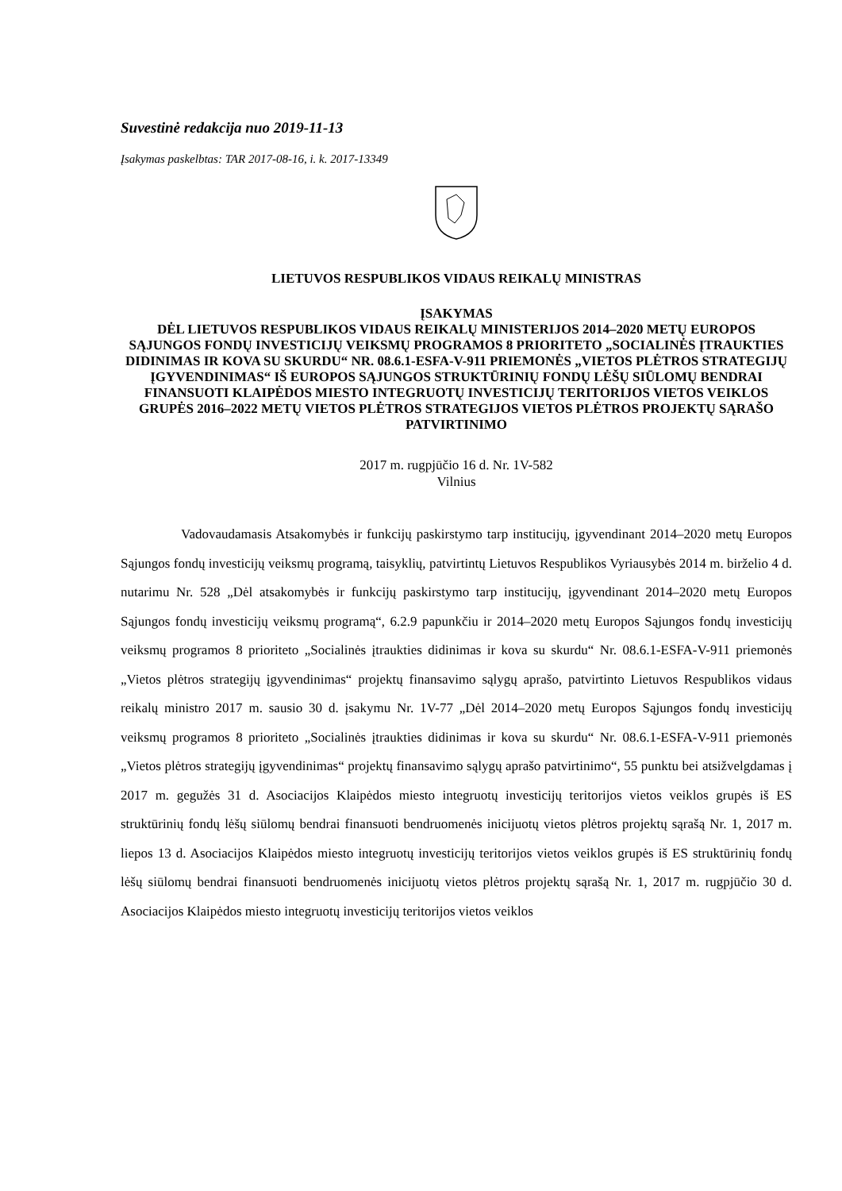Suvestinė redakcija nuo 2019-11-13
Įsakymas paskelbtas: TAR 2017-08-16, i. k. 2017-13349
LIETUVOS RESPUBLIKOS VIDAUS REIKALŲ MINISTRAS
ĮSAKYMAS
DĖL LIETUVOS RESPUBLIKOS VIDAUS REIKALŲ MINISTERIJOS 2014–2020 METŲ EUROPOS SĄJUNGOS FONDŲ INVESTICIJŲ VEIKSMŲ PROGRAMOS 8 PRIORITETO „SOCIALINĖS ĮTRAUKTIES DIDINIMAS IR KOVA SU SKURDU“ NR. 08.6.1-ESFA-V-911 PRIEMONĖS „VIETOS PLĖTROS STRATEGIJŲ ĮGYVENDINIMAS“ IŠ EUROPOS SĄJUNGOS STRUKTŪRINIŲ FONDŲ LĖŠŲ SIŪLOMŲ BENDRAI FINANSUOTI KLAIPĖDOS MIESTO INTEGRUOTŲ INVESTICIJŲ TERITORIJOS VIETOS VEIKLOS GRUPĖS 2016–2022 METŲ VIETOS PLĖTROS STRATEGIJOS VIETOS PLĖTROS PROJEKTŲ SĄRAŠO PATVIRTINIMO
2017 m. rugpjūčio 16 d. Nr. 1V-582
Vilnius
Vadovaudamasis Atsakomybės ir funkcijų paskirstymo tarp institucijų, įgyvendinant 2014–2020 metų Europos Sąjungos fondų investicijų veiksmų programą, taisyklių, patvirtintų Lietuvos Respublikos Vyriausybės 2014 m. birželio 4 d. nutarimu Nr. 528 „Dėl atsakomybės ir funkcijų paskirstymo tarp institucijų, įgyvendinant 2014–2020 metų Europos Sąjungos fondų investicijų veiksmų programą“, 6.2.9 papunkčiu ir 2014–2020 metų Europos Sąjungos fondų investicijų veiksmų programos 8 prioriteto „Socialinės įtraukties didinimas ir kova su skurdu“ Nr. 08.6.1-ESFA-V-911 priemonės „Vietos plėtros strategijų įgyvendinimas“ projektų finansavimo sąlygų aprašo, patvirtinto Lietuvos Respublikos vidaus reikalų ministro 2017 m. sausio 30 d. įsakymu Nr. 1V-77 „Dėl 2014–2020 metų Europos Sąjungos fondų investicijų veiksmų programos 8 prioriteto „Socialinės įtraukties didinimas ir kova su skurdu“ Nr. 08.6.1-ESFA-V-911 priemonės „Vietos plėtros strategijų įgyvendinimas“ projektų finansavimo sąlygų aprašo patvirtinimo“, 55 punktu bei atsižvelgdamas į 2017 m. gegužės 31 d. Asociacijos Klaipėdos miesto integruotų investicijų teritorijos vietos veiklos grupės iš ES struktūrinių fondų lėšų siūlomų bendrai finansuoti bendruomenės inicijuotų vietos plėtros projektų sąrašą Nr. 1, 2017 m. liepos 13 d. Asociacijos Klaipėdos miesto integruotų investicijų teritorijos vietos veiklos grupės iš ES struktūrinių fondų lėšų siūlomų bendrai finansuoti bendruomenės inicijuotų vietos plėtros projektų sąrašą Nr. 1, 2017 m. rugpjūčio 30 d. Asociacijos Klaipėdos miesto integruotų investicijų teritorijos vietos veiklos